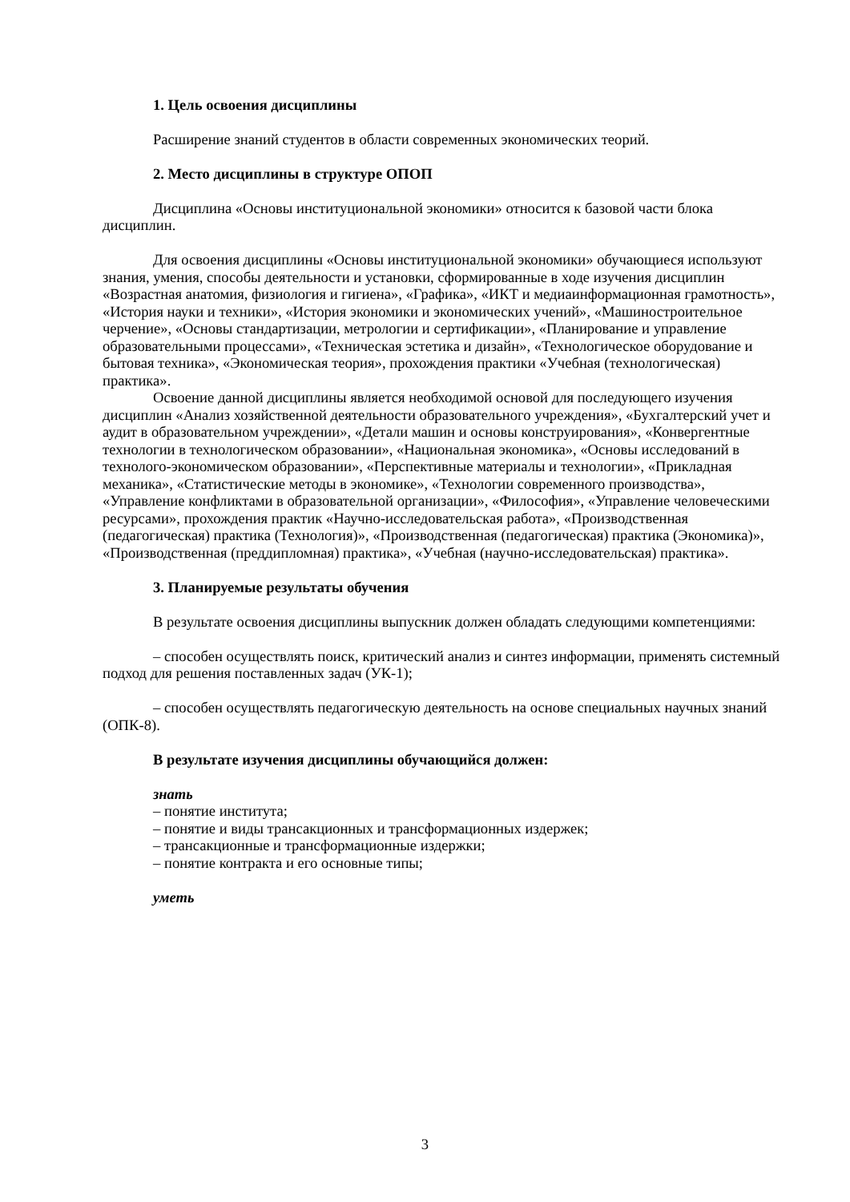1. Цель освоения дисциплины
Расширение знаний студентов в области современных экономических теорий.
2. Место дисциплины в структуре ОПОП
Дисциплина «Основы институциональной экономики» относится к базовой части блока дисциплин.
Для освоения дисциплины «Основы институциональной экономики» обучающиеся используют знания, умения, способы деятельности и установки, сформированные в ходе изучения дисциплин «Возрастная анатомия, физиология и гигиена», «Графика», «ИКТ и медиаинформационная грамотность», «История науки и техники», «История экономики и экономических учений», «Машиностроительное черчение», «Основы стандартизации, метрологии и сертификации», «Планирование и управление образовательными процессами», «Техническая эстетика и дизайн», «Технологическое оборудование и бытовая техника», «Экономическая теория», прохождения практики «Учебная (технологическая) практика».
Освоение данной дисциплины является необходимой основой для последующего изучения дисциплин «Анализ хозяйственной деятельности образовательного учреждения», «Бухгалтерский учет и аудит в образовательном учреждении», «Детали машин и основы конструирования», «Конвергентные технологии в технологическом образовании», «Национальная экономика», «Основы исследований в технолого-экономическом образовании», «Перспективные материалы и технологии», «Прикладная механика», «Статистические методы в экономике», «Технологии современного производства», «Управление конфликтами в образовательной организации», «Философия», «Управление человеческими ресурсами», прохождения практик «Научно-исследовательская работа», «Производственная (педагогическая) практика (Технология)», «Производственная (педагогическая) практика (Экономика)», «Производственная (преддипломная) практика», «Учебная (научно-исследовательская) практика».
3. Планируемые результаты обучения
В результате освоения дисциплины выпускник должен обладать следующими компетенциями:
– способен осуществлять поиск, критический анализ и синтез информации, применять системный подход для решения поставленных задач (УК-1);
– способен осуществлять педагогическую деятельность на основе специальных научных знаний (ОПК-8).
В результате изучения дисциплины обучающийся должен:
знать
– понятие института;
– понятие и виды трансакционных и трансформационных издержек;
– трансакционные и трансформационные издержки;
– понятие контракта и его основные типы;
уметь
3